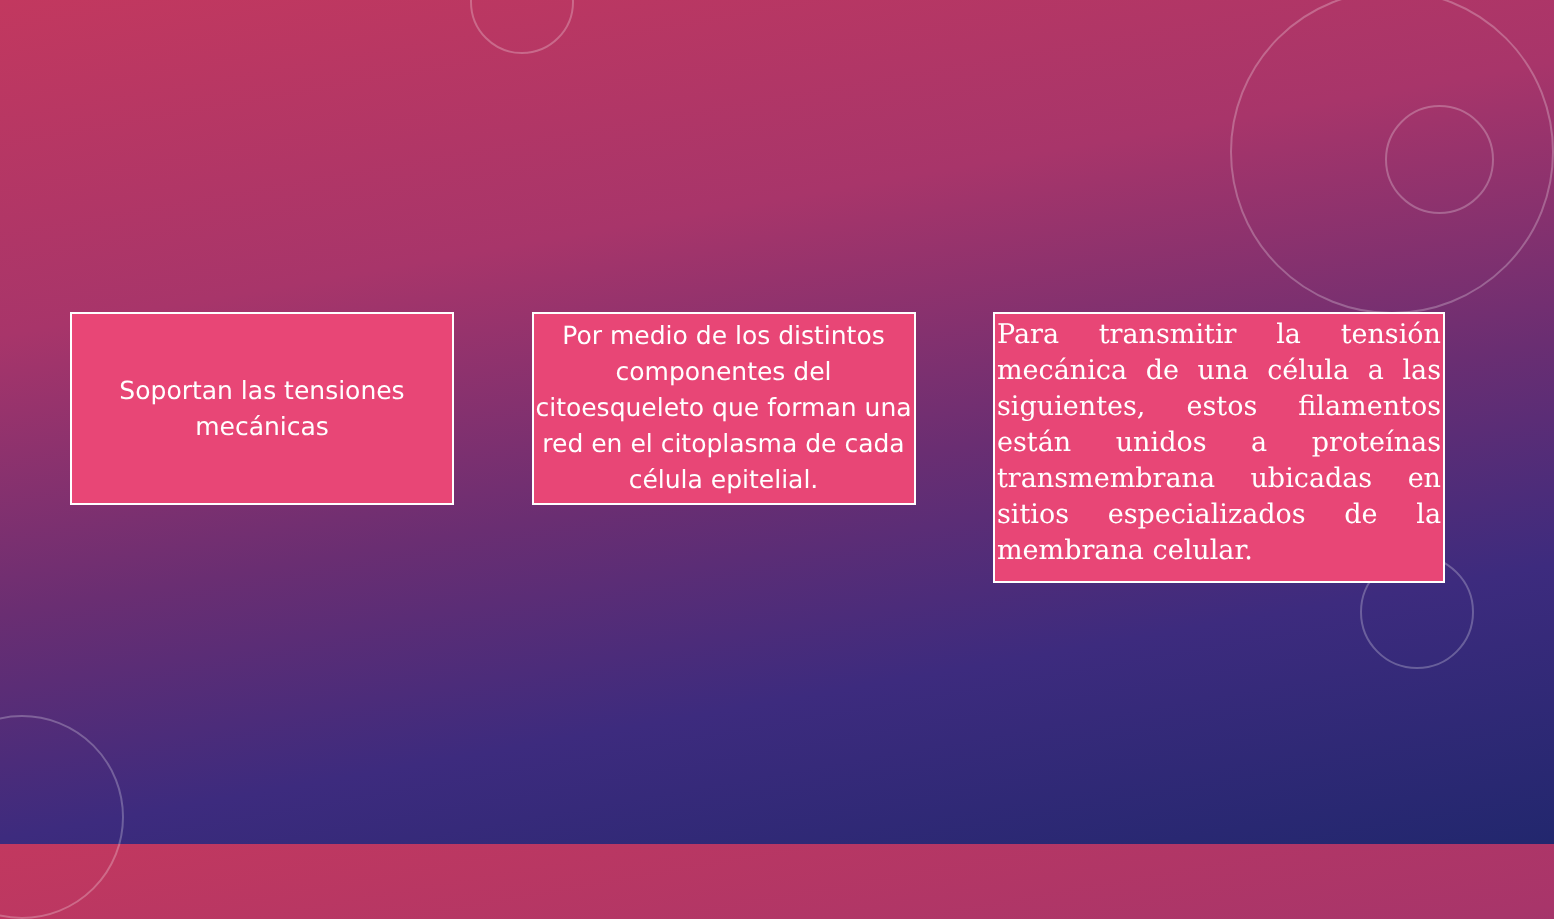Soportan las tensiones mecánicas
Por medio de los distintos componentes del citoesqueleto que forman una red en el citoplasma de cada célula epitelial.
Para transmitir la tensión mecánica de una célula a las siguientes, estos filamentos están unidos a proteínas transmembrana ubicadas en sitios especializados de la membrana celular.